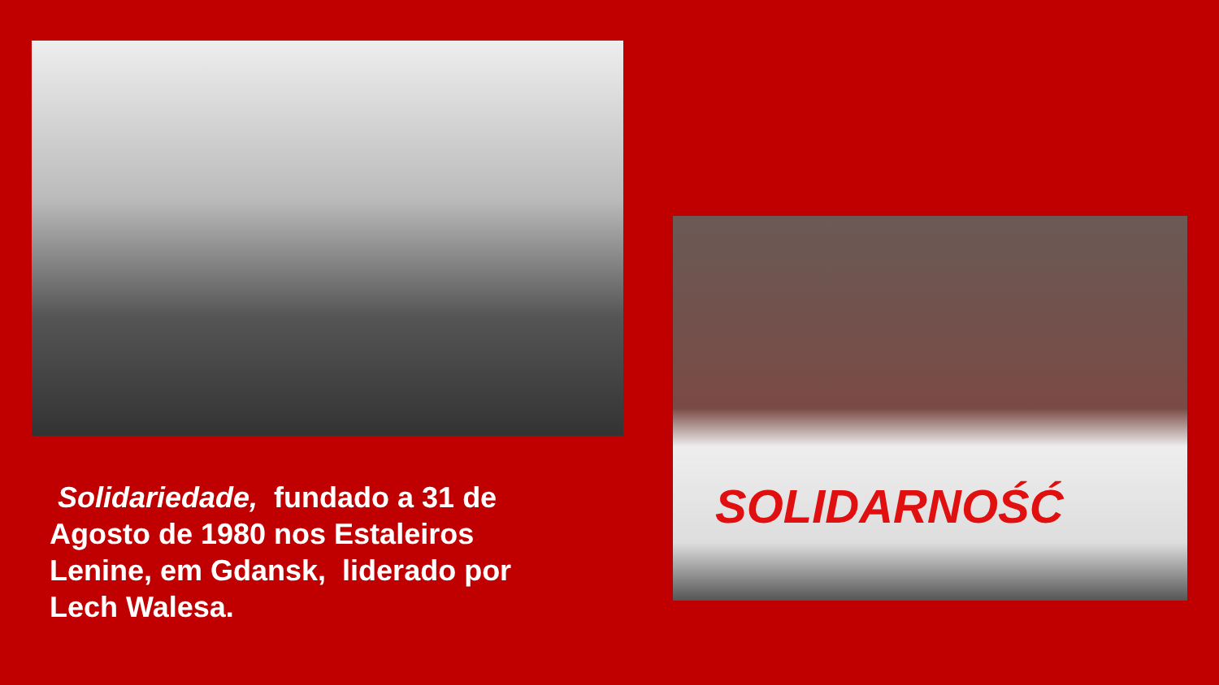SOLIDARNOŚĆ
Solidariedade, fundado a 31 de Agosto de 1980 nos Estaleiros Lenine, em Gdansk, liderado por Lech Walesa.